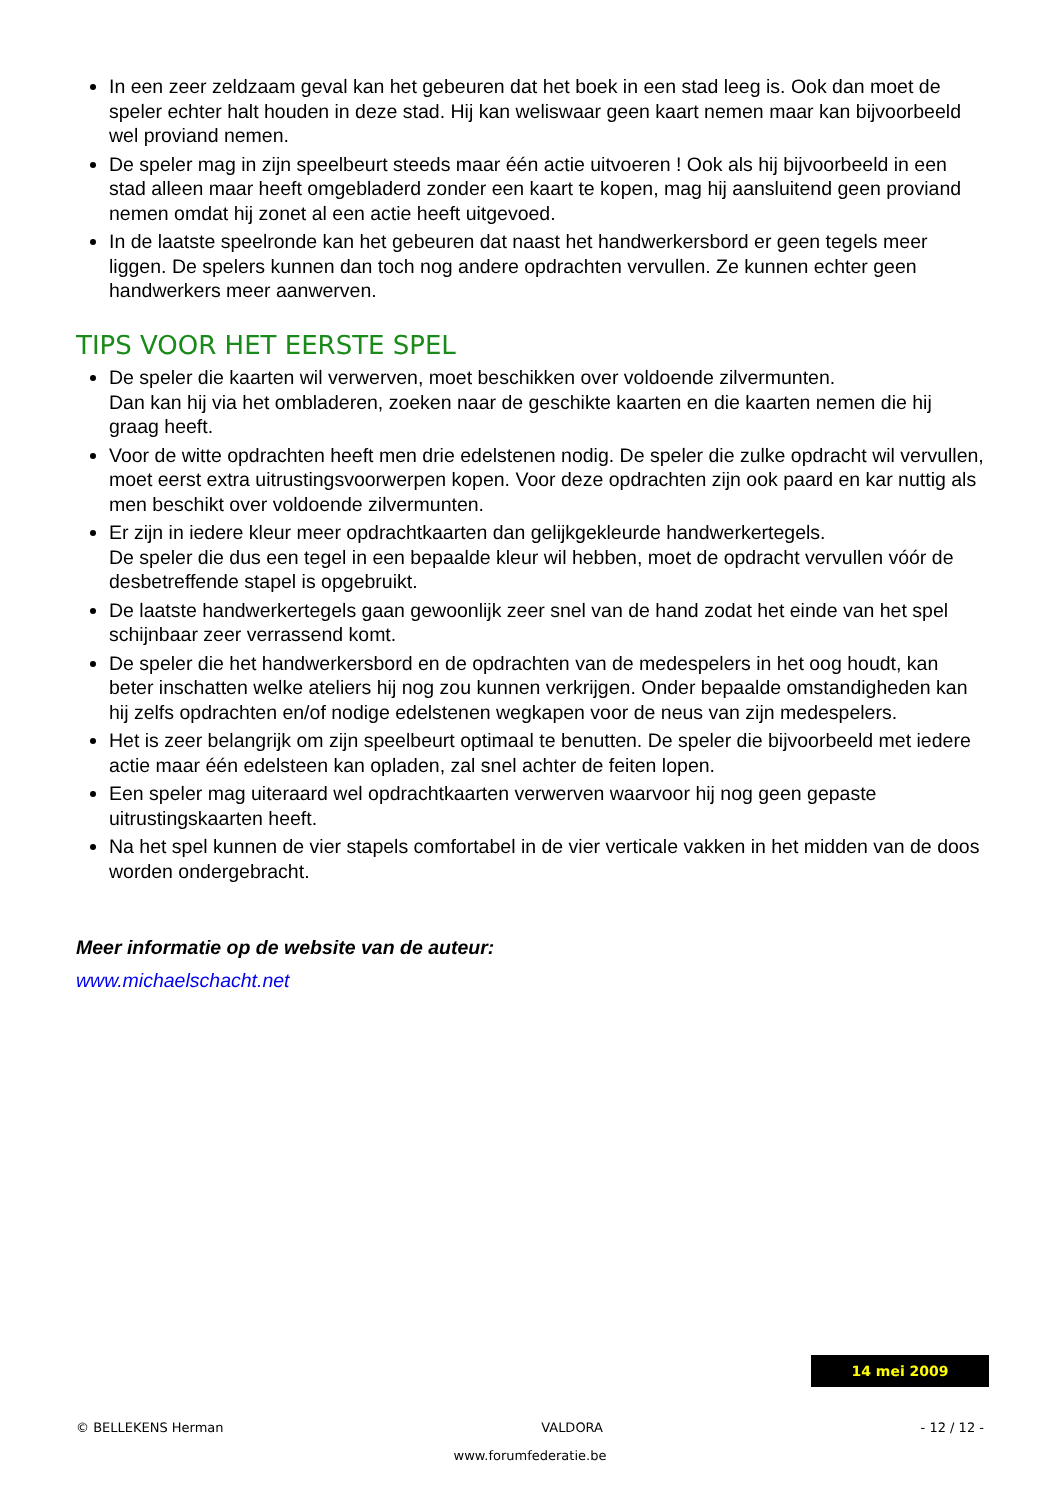In een zeer zeldzaam geval kan het gebeuren dat het boek in een stad leeg is. Ook dan moet de speler echter halt houden in deze stad. Hij kan weliswaar geen kaart nemen maar kan bijvoorbeeld wel proviand nemen.
De speler mag in zijn speelbeurt steeds maar één actie uitvoeren ! Ook als hij bijvoorbeeld in een stad alleen maar heeft omgebladerd zonder een kaart te kopen, mag hij aansluitend geen proviand nemen omdat hij zonet al een actie heeft uitgevoed.
In de laatste speelronde kan het gebeuren dat naast het handwerkersbord er geen tegels meer liggen. De spelers kunnen dan toch nog andere opdrachten vervullen. Ze kunnen echter geen handwerkers meer aanwerven.
TIPS VOOR HET EERSTE SPEL
De speler die kaarten wil verwerven, moet beschikken over voldoende zilvermunten.
Dan kan hij via het ombladeren, zoeken naar de geschikte kaarten en die kaarten nemen die hij graag heeft.
Voor de witte opdrachten heeft men drie edelstenen nodig. De speler die zulke opdracht wil vervullen, moet eerst extra uitrustingsvoorwerpen kopen. Voor deze opdrachten zijn ook paard en kar nuttig als men beschikt over voldoende zilvermunten.
Er zijn in iedere kleur meer opdrachtkaarten dan gelijkgekleurde handwerkertegels.
De speler die dus een tegel in een bepaalde kleur wil hebben, moet de opdracht vervullen vóór de desbetreffende stapel is opgebruikt.
De laatste handwerkertegels gaan gewoonlijk zeer snel van de hand zodat het einde van het spel schijnbaar zeer verrassend komt.
De speler die het handwerkersbord en de opdrachten van de medespelers in het oog houdt, kan beter inschatten welke ateliers hij nog zou kunnen verkrijgen. Onder bepaalde omstandigheden kan hij zelfs opdrachten en/of nodige edelstenen wegkapen voor de neus van zijn medespelers.
Het is zeer belangrijk om zijn speelbeurt optimaal te benutten. De speler die bijvoorbeeld met iedere actie maar één edelsteen kan opladen, zal snel achter de feiten lopen.
Een speler mag uiteraard wel opdrachtkaarten verwerven waarvoor hij nog geen gepaste uitrustingskaarten heeft.
Na het spel kunnen de vier stapels comfortabel in de vier verticale vakken in het midden van de doos worden ondergebracht.
Meer informatie op de website van de auteur:
www.michaelschacht.net
14 mei 2009
© BELLEKENS Herman VALDORA - 12 / 12 -
www.forumfederatie.be